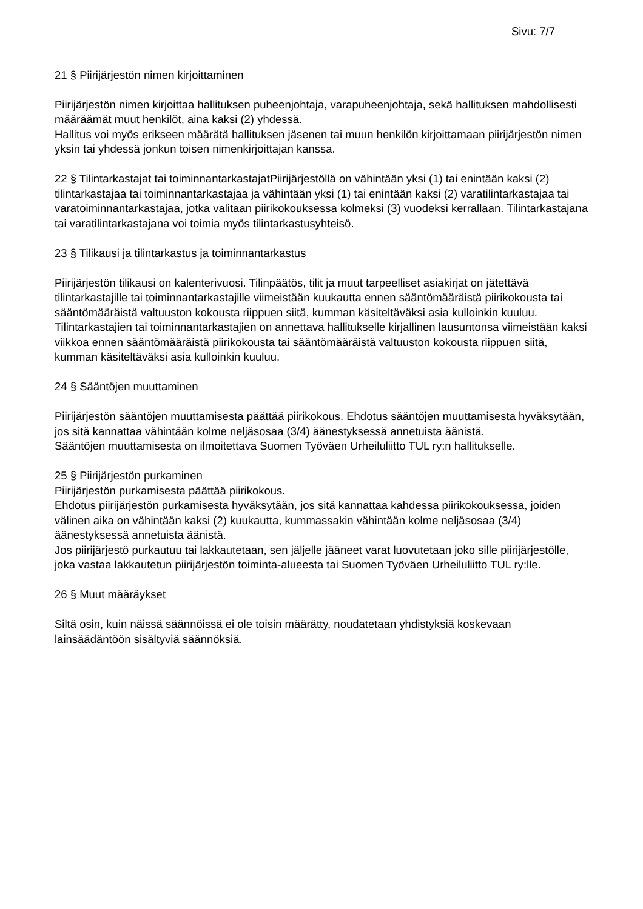Sivu: 7/7
21 § Piirijärjestön nimen kirjoittaminen
Piirijärjestön nimen kirjoittaa hallituksen puheenjohtaja, varapuheenjohtaja, sekä hallituksen mahdollisesti määräämät muut henkilöt, aina kaksi (2) yhdessä.
Hallitus voi myös erikseen määrätä hallituksen jäsenen tai muun henkilön kirjoittamaan piirijärjestön nimen yksin tai yhdessä jonkun toisen nimenkirjoittajan kanssa.
22 § Tilintarkastajat tai toiminnantarkastajatPiirijärjestöllä on vähintään yksi (1) tai enintään kaksi (2) tilintarkastajaa tai toiminnantarkastajaa ja vähintään yksi (1) tai enintään kaksi (2) varatilintarkastajaa tai varatoiminnantarkastajaa, jotka valitaan piirikokouksessa kolmeksi (3) vuodeksi kerrallaan. Tilintarkastajana tai varatilintarkastajana voi toimia myös tilintarkastusyhteisö.
23 § Tilikausi ja tilintarkastus ja toiminnantarkastus
Piirijärjestön tilikausi on kalenterivuosi. Tilinpäätös, tilit ja muut tarpeelliset asiakirjat on jätettävä tilintarkastajille tai toiminnantarkastajille viimeistään kuukautta ennen sääntömääräistä piirikokousta tai sääntömääräistä valtuuston kokousta riippuen siitä, kumman käsiteltäväksi asia kulloinkin kuuluu.
Tilintarkastajien tai toiminnantarkastajien on annettava hallitukselle kirjallinen lausuntonsa viimeistään kaksi viikkoa ennen sääntömääräistä piirikokousta tai sääntömääräistä valtuuston kokousta riippuen siitä, kumman käsiteltäväksi asia kulloinkin kuuluu.
24 § Sääntöjen muuttaminen
Piirijärjestön sääntöjen muuttamisesta päättää piirikokous. Ehdotus sääntöjen muuttamisesta hyväksytään, jos sitä kannattaa vähintään kolme neljäsosaa (3/4) äänestyksessä annetuista äänistä.
Sääntöjen muuttamisesta on ilmoitettava Suomen Työväen Urheiluliitto TUL ry:n hallitukselle.
25 § Piirijärjestön purkaminen
Piirijärjestön purkamisesta päättää piirikokous.
Ehdotus piirijärjestön purkamisesta hyväksytään, jos sitä kannattaa kahdessa piirikokouksessa, joiden välinen aika on vähintään kaksi (2) kuukautta, kummassakin vähintään kolme neljäsosaa (3/4) äänestyksessä annetuista äänistä.
Jos piirijärjestö purkautuu tai lakkautetaan, sen jäljelle jääneet varat luovutetaan joko sille piirijärjestölle, joka vastaa lakkautetun piirijärjestön toiminta-alueesta tai Suomen Työväen Urheiluliitto TUL ry:lle.
26 § Muut määräykset
Siltä osin, kuin näissä säännöissä ei ole toisin määrätty, noudatetaan yhdistyksiä koskevaan lainsäädäntöön sisältyviä säännöksiä.